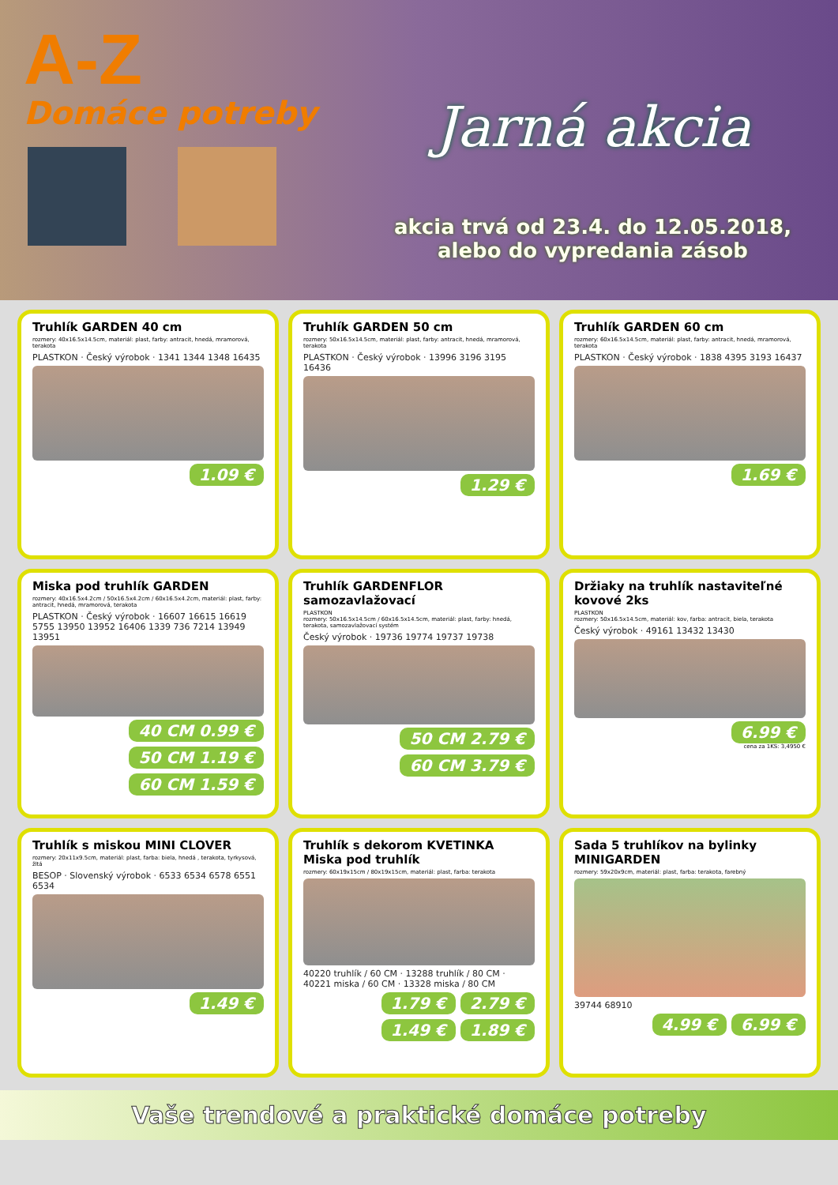A-Z
Domáce potreby
Jarná akcia
akcia trvá od 23.4. do 12.05.2018,
alebo do vypredania zásob
Truhlík GARDEN 40 cm
rozmery: 40x16.5x14.5cm, materiál: plast, farby: antracit, hnedá, mramorová, terakota
PLASTKON · Český výrobok · 1341 1344 1348 16435
1.09 €
Truhlík GARDEN 50 cm
rozmery: 50x16.5x14.5cm, materiál: plast, farby: antracit, hnedá, mramorová, terakota
PLASTKON · Český výrobok · 13996 3196 3195 16436
1.29 €
Truhlík GARDEN 60 cm
rozmery: 60x16.5x14.5cm, materiál: plast, farby: antracit, hnedá, mramorová, terakota
PLASTKON · Český výrobok · 1838 4395 3193 16437
1.69 €
Miska pod truhlík GARDEN
rozmery: 40x16.5x4.2cm / 50x16.5x4.2cm / 60x16.5x4.2cm, materiál: plast, farby: antracit, hnedá, mramorová, terakota
PLASTKON · Český výrobok · 16607 16615 16619 5755 13950 13952 16406 1339 736 7214 13949 13951
40 CM 0.99 € 50 CM 1.19 € 60 CM 1.59 €
Truhlík GARDENFLOR samozavlažovací
PLASTKON
rozmery: 50x16.5x14.5cm / 60x16.5x14.5cm, materiál: plast, farby: hnedá, terakota, samozavlažovací systém
Český výrobok · 19736 19774 19737 19738
50 CM 2.79 € 60 CM 3.79 €
Držiaky na truhlík nastaviteľné kovové 2ks
PLASTKON
rozmery: 50x16.5x14.5cm, materiál: kov, farba: antracit, biela, terakota
Český výrobok · 49161 13432 13430
6.99 €
cena za 1KS: 3,4950 €
Truhlík s miskou MINI CLOVER
rozmery: 20x11x9.5cm, materiál: plast, farba: biela, hnedá , terakota, tyrkysová, žltá
BESOP · Slovenský výrobok · 6533 6534 6578 6551 6534
1.49 €
Truhlík s dekorom KVETINKA Miska pod truhlík
rozmery: 60x19x15cm / 80x19x15cm, materiál: plast, farba: terakota
40220 truhlík / 60 CM · 13288 truhlík / 80 CM · 40221 miska / 60 CM · 13328 miska / 80 CM
1.79 € 2.79 € 1.49 € 1.89 €
Sada 5 truhlíkov na bylinky MINIGARDEN
rozmery: 59x20x9cm, materiál: plast, farba: terakota, farebný
39744 68910
4.99 € 6.99 €
Vaše trendové a praktické domáce potreby